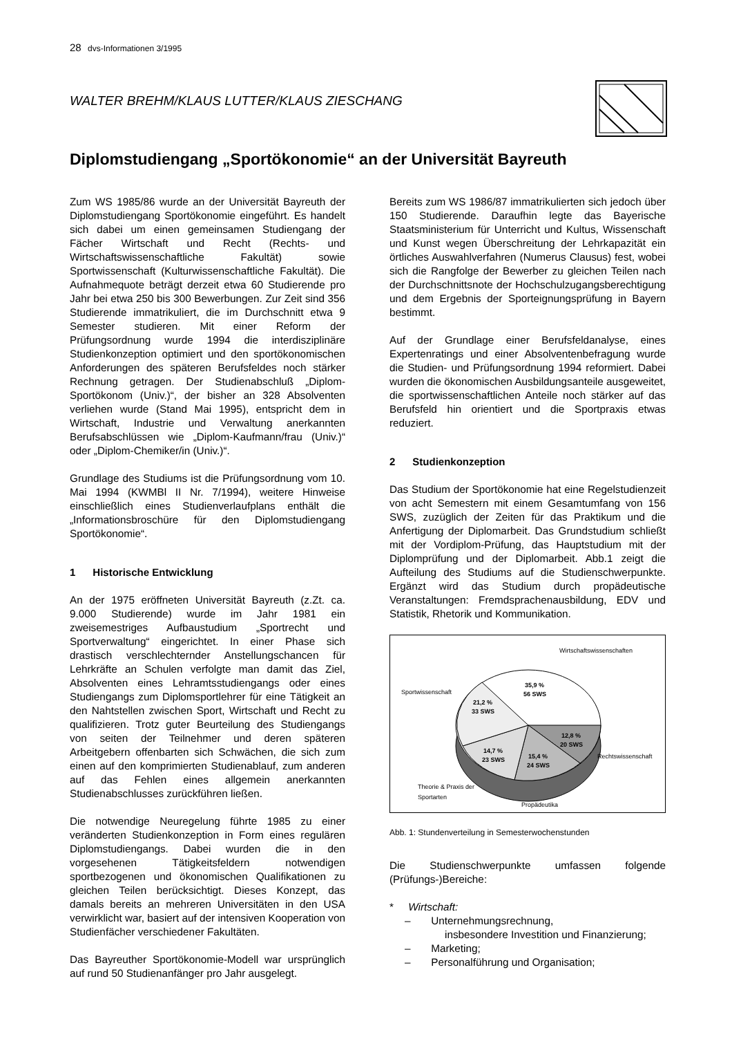28 dvs-Informationen 3/1995
WALTER BREHM/KLAUS LUTTER/KLAUS ZIESCHANG
Diplomstudiengang „Sportökonomie“ an der Universität Bayreuth
Zum WS 1985/86 wurde an der Universität Bayreuth der Diplomstudiengang Sportökonomie eingeführt. Es handelt sich dabei um einen gemeinsamen Studiengang der Fächer Wirtschaft und Recht (Rechts- und Wirtschaftswissenschaftliche Fakultät) sowie Sportwissenschaft (Kulturwissenschaftliche Fakultät). Die Aufnahmequote beträgt derzeit etwa 60 Studierende pro Jahr bei etwa 250 bis 300 Bewerbungen. Zur Zeit sind 356 Studierende immatrikuliert, die im Durchschnitt etwa 9 Semester studieren. Mit einer Reform der Prüfungsordnung wurde 1994 die interdisziplinäre Studienkonzeption optimiert und den sportökonomischen Anforderungen des späteren Berufsfeldes noch stärker Rechnung getragen. Der Studienabschluß „Diplom-Sportökonom (Univ.)“, der bisher an 328 Absolventen verliehen wurde (Stand Mai 1995), entspricht dem in Wirtschaft, Industrie und Verwaltung anerkannten Berufsabschlüssen wie „Diplom-Kaufmann/frau (Univ.)“ oder „Diplom-Chemiker/in (Univ.)“.
Grundlage des Studiums ist die Prüfungsordnung vom 10. Mai 1994 (KWMBl II Nr. 7/1994), weitere Hinweise einschließlich eines Studienverlaufplans enthält die „Informationsbroschüre für den Diplomstudiengang Sportökonomie“.
1 Historische Entwicklung
An der 1975 eröffneten Universität Bayreuth (z.Zt. ca. 9.000 Studierende) wurde im Jahr 1981 ein zweisemestriges Aufbaustudium „Sportrecht und Sportverwaltung“ eingerichtet. In einer Phase sich drastisch verschlechternder Anstellungschancen für Lehrkräfte an Schulen verfolgte man damit das Ziel, Absolventen eines Lehramtsstudiengangs oder eines Studiengangs zum Diplomsportlehrer für eine Tätigkeit an den Nahtstellen zwischen Sport, Wirtschaft und Recht zu qualifizieren. Trotz guter Beurteilung des Studiengangs von seiten der Teilnehmer und deren späteren Arbeitgebern offenbarten sich Schwächen, die sich zum einen auf den komprimierten Studienablauf, zum anderen auf das Fehlen eines allgemein anerkannten Studienabschlusses zurückführen ließen.
Die notwendige Neuregelung führte 1985 zu einer veränderten Studienkonzeption in Form eines regulären Diplomstudiengangs. Dabei wurden die in den vorgesehenen Tätigkeitsfeldern notwendigen sportbezogenen und ökonomischen Qualifikationen zu gleichen Teilen berücksichtigt. Dieses Konzept, das damals bereits an mehreren Universitäten in den USA verwirklicht war, basiert auf der intensiven Kooperation von Studienfächer verschiedener Fakultäten.
Das Bayreuther Sportökonomie-Modell war ursprünglich auf rund 50 Studienanfänger pro Jahr ausgelegt.
Bereits zum WS 1986/87 immatrikulierten sich jedoch über 150 Studierende. Daraufhin legte das Bayerische Staatsministerium für Unterricht und Kultus, Wissenschaft und Kunst wegen Überschreitung der Lehrkapazität ein örtliches Auswahlverfahren (Numerus Clausus) fest, wobei sich die Rangfolge der Bewerber zu gleichen Teilen nach der Durchschnittsnote der Hochschulzugangsberechtigung und dem Ergebnis der Sporteignungsprüfung in Bayern bestimmt.
Auf der Grundlage einer Berufsfeldanalyse, eines Expertenratings und einer Absolventenbefragung wurde die Studien- und Prüfungsordnung 1994 reformiert. Dabei wurden die ökonomischen Ausbildungsanteile ausgeweitet, die sportwissenschaftlichen Anteile noch stärker auf das Berufsfeld hin orientiert und die Sportpraxis etwas reduziert.
2 Studienkonzeption
Das Studium der Sportökonomie hat eine Regelstudienzeit von acht Semestern mit einem Gesamtumfang von 156 SWS, zuzüglich der Zeiten für das Praktikum und die Anfertigung der Diplomarbeit. Das Grundstudium schließt mit der Vordiplom-Prüfung, das Hauptstudium mit der Diplomprüfung und der Diplomarbeit. Abb.1 zeigt die Aufteilung des Studiums auf die Studienschwerpunkte. Ergänzt wird das Studium durch propädeutische Veranstaltungen: Fremdsprachenausbildung, EDV und Statistik, Rhetorik und Kommunikation.
Wirtschaftswissenschaften
35,9 %
56 SWS
Sportwissenschaft
21,2 %
33 SWS
12,8 %
20 SWS
Rechtswissenschaft
14,7 %
23 SWS
15,4 %
24 SWS
Theorie & Praxis der
Sportarten
Propädeutika
Abb. 1: Stundenverteilung in Semesterwochenstunden
Die Studienschwerpunkte umfassen folgende (Prüfungs-)Bereiche:
* Wirtschaft:
– Unternehmungsrechnung,
insbesondere Investition und Finanzierung;
– Marketing;
– Personalführung und Organisation;